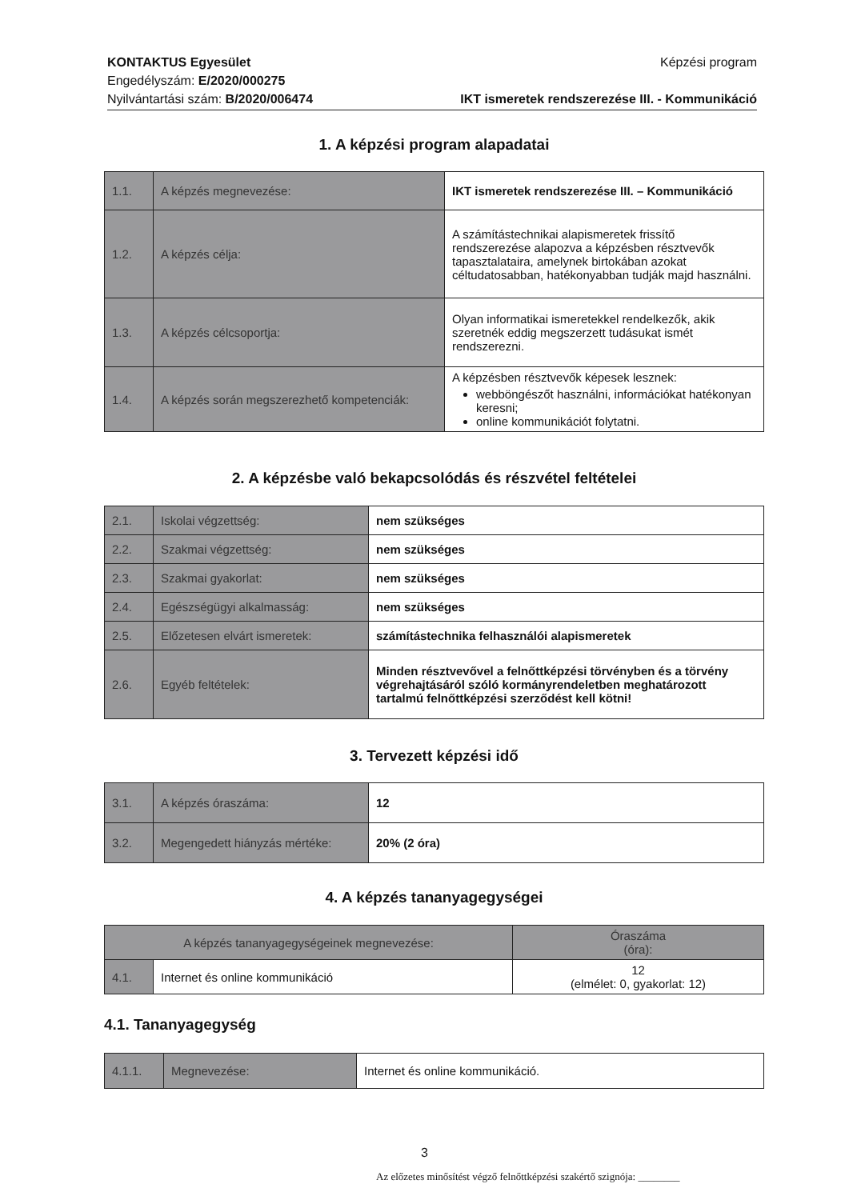KONTAKTUS Egyesület
Engedélyszám: E/2020/000275
Nyilvántartási szám: B/2020/006474
Képzési program
IKT ismeretek rendszerezése III. - Kommunikáció
1. A képzési program alapadatai
| 1.1. | A képzés megnevezése: | IKT ismeretek rendszerezése III. – Kommunikáció |
| 1.2. | A képzés célja: | A számítástechnikai alapismeretek frissítő rendszerezése alapozva a képzésben résztvevők tapasztalataira, amelynek birtokában azokat céltudatosabban, hatékonyabban tudják majd használni. |
| 1.3. | A képzés célcsoportja: | Olyan informatikai ismeretekkel rendelkezők, akik szeretnék eddig megszerzett tudásukat ismét rendszerezni. |
| 1.4. | A képzés során megszerezhető kompetenciák: | A képzésben résztvevők képesek lesznek: webböngészőt használni, információkat hatékonyan keresni; online kommunikációt folytatni. |
2. A képzésbe való bekapcsolódás és részvétel feltételei
| 2.1. | Iskolai végzettség: | nem szükséges |
| 2.2. | Szakmai végzettség: | nem szükséges |
| 2.3. | Szakmai gyakorlat: | nem szükséges |
| 2.4. | Egészségügyi alkalmasság: | nem szükséges |
| 2.5. | Előzetesen elvárt ismeretek: | számítástechnika felhasználói alapismeretek |
| 2.6. | Egyéb feltételek: | Minden résztvevővel a felnőttképzési törvényben és a törvény végrehajtásáról szóló kormányrendeletben meghatározott tartalmú felnőttképzési szerződést kell kötni! |
3. Tervezett képzési idő
| 3.1. | A képzés óraszáma: | 12 |
| 3.2. | Megengedett hiányzás mértéke: | 20% (2 óra) |
4. A képzés tananyagegységei
| A képzés tananyagegységeinek megnevezése: | | Óraszáma (óra): |
| 4.1. | Internet és online kommunikáció | 12 (elmélet: 0, gyakorlat: 12) |
4.1. Tananyagegység
| 4.1.1. | Megnevezése: | Internet és online kommunikáció. |
3
Az előzetes minősítést végző felnőttképzési szakértő szignója: ________